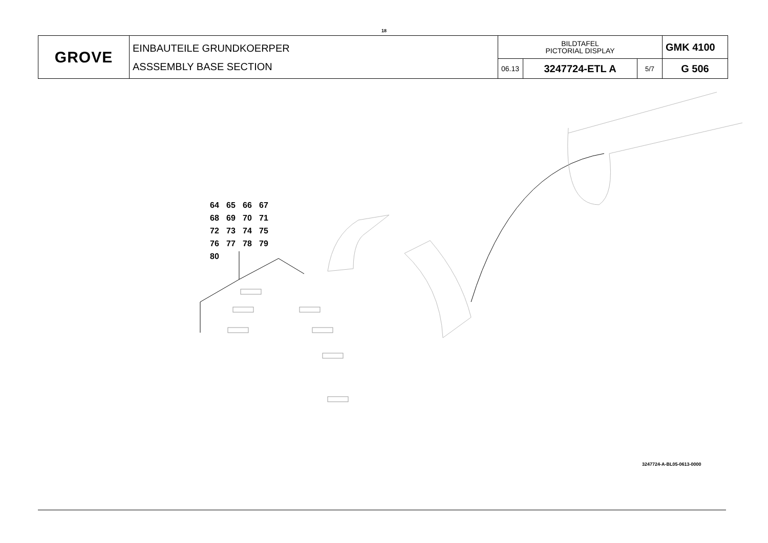18
| GROVE | EINBAUTEILE GRUNDKOERPER ASSSEMBLY BASE SECTION | BILDTAFEL PICTORIAL DISPLAY | | | GMK 4100 |
| | | 06.13 | 3247724-ETL A | 5/7 | G 506 |
64 65 66 67
68 69 70 71
72 73 74 75
76 77 78 79
80
3247724-A-BL05-0613-0000